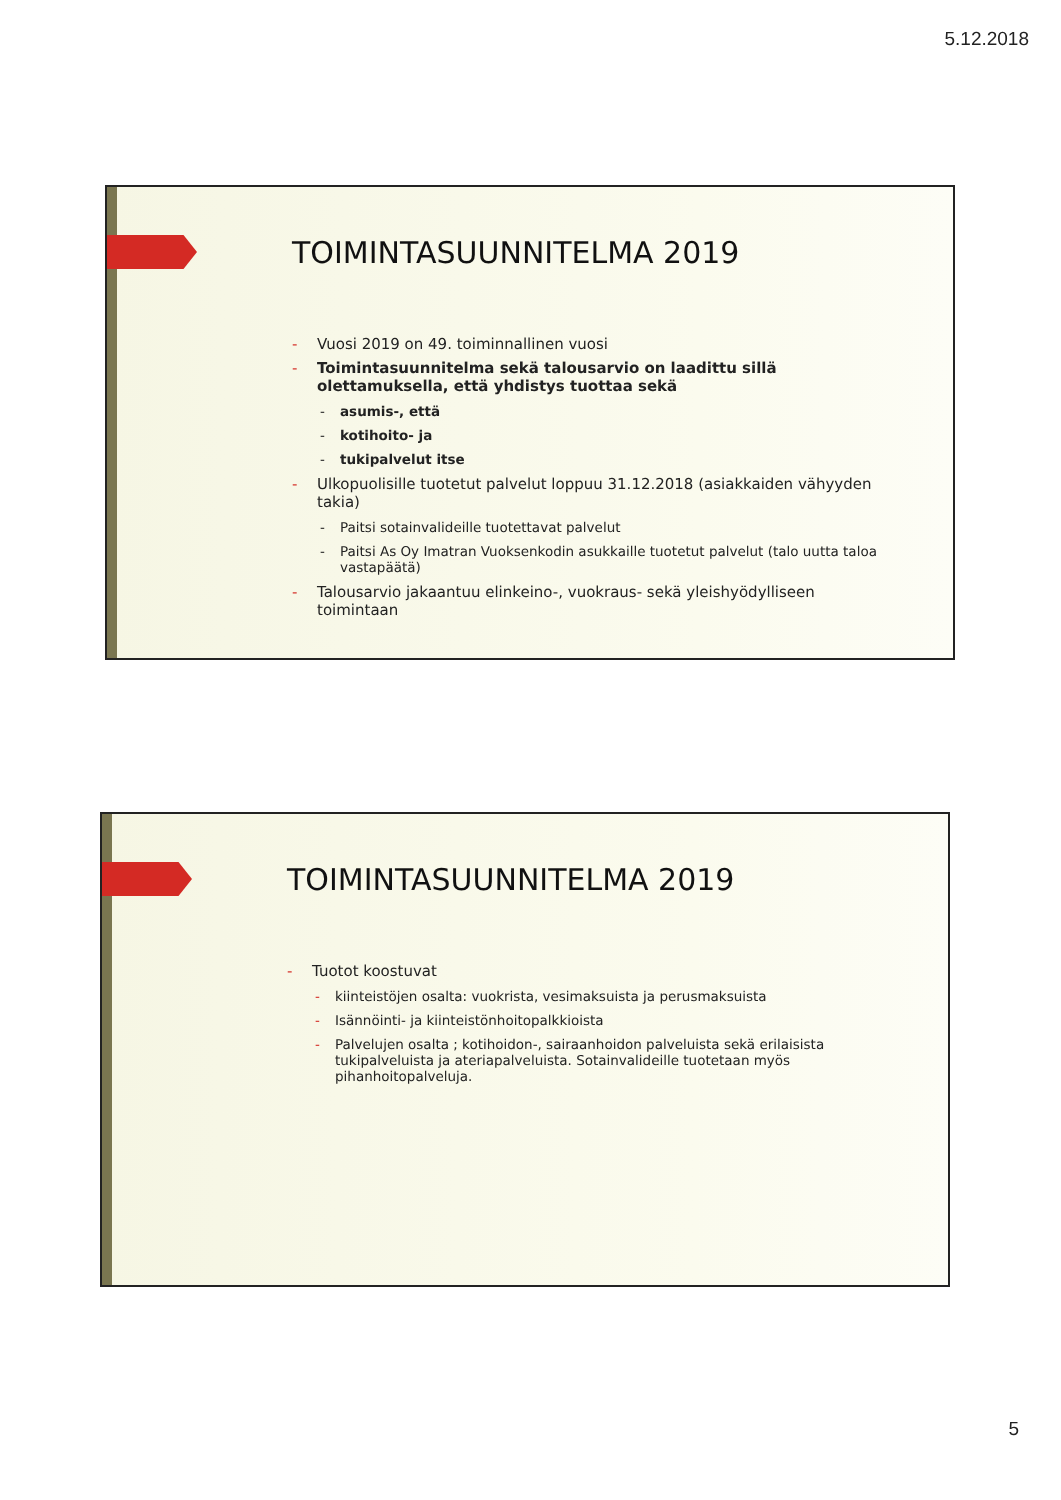5.12.2018
TOIMINTASUUNNITELMA 2019
- Vuosi 2019 on 49. toiminnallinen vuosi
- Toimintasuunnitelma sekä talousarvio on laadittu sillä olettamuksella, että yhdistys tuottaa sekä
- asumis-, että
- kotihoito- ja
- tukipalvelut itse
- Ulkopuolisille tuotetut palvelut loppuu 31.12.2018 (asiakkaiden vähyyden takia)
- Paitsi sotainvalideille tuotettavat palvelut
- Paitsi As Oy Imatran Vuoksenkodin asukkaille tuotetut palvelut (talo uutta taloa vastapäätä)
- Talousarvio jakaantuu elinkeino-, vuokraus- sekä yleishyödylliseen toimintaan
TOIMINTASUUNNITELMA 2019
- Tuotot koostuvat
- kiinteistöjen osalta: vuokrista, vesimaksuista ja perusmaksuista
- Isännöinti- ja kiinteistönhoitopalkkioista
- Palvelujen osalta ; kotihoidon-, sairaanhoidon palveluista sekä erilaisista tukipalveluista ja ateriapalveluista. Sotainvalideille tuotetaan myös pihanhoitopalveluja.
5